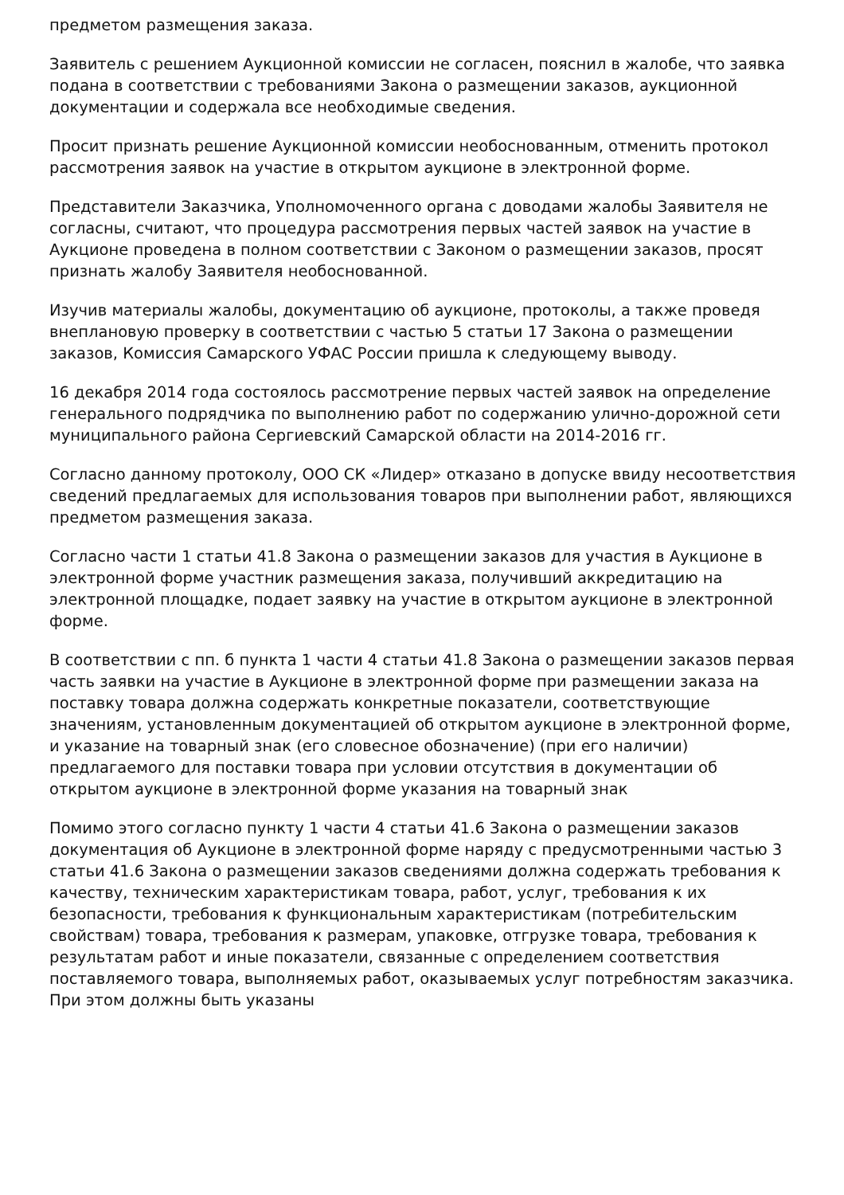предметом размещения заказа.
Заявитель с решением Аукционной комиссии не согласен, пояснил в жалобе, что заявка подана в соответствии с требованиями Закона о размещении заказов, аукционной документации и содержала все необходимые сведения.
Просит признать решение Аукционной комиссии необоснованным, отменить протокол рассмотрения заявок на участие в открытом аукционе в электронной форме.
Представители Заказчика, Уполномоченного органа с доводами жалобы Заявителя не согласны, считают, что процедура рассмотрения первых частей заявок на участие в Аукционе проведена в полном соответствии с Законом о размещении заказов, просят признать жалобу Заявителя необоснованной.
Изучив материалы жалобы, документацию об аукционе, протоколы, а также проведя внеплановую проверку в соответствии с частью 5 статьи 17 Закона о размещении заказов, Комиссия Самарского УФАС России пришла к следующему выводу.
16 декабря 2014 года состоялось рассмотрение первых частей заявок на определение генерального подрядчика по выполнению работ по содержанию улично-дорожной сети муниципального района Сергиевский Самарской области на 2014-2016 гг.
Согласно данному протоколу, ООО СК «Лидер» отказано в допуске ввиду несоответствия сведений предлагаемых для использования товаров при выполнении работ, являющихся предметом размещения заказа.
Согласно части 1 статьи 41.8 Закона о размещении заказов для участия в Аукционе в электронной форме участник размещения заказа, получивший аккредитацию на электронной площадке, подает заявку на участие в открытом аукционе в электронной форме.
В соответствии с пп. б пункта 1 части 4 статьи 41.8 Закона о размещении заказов первая часть заявки на участие в Аукционе в электронной форме при размещении заказа на поставку товара должна содержать конкретные показатели, соответствующие значениям, установленным документацией об открытом аукционе в электронной форме, и указание на товарный знак (его словесное обозначение) (при его наличии) предлагаемого для поставки товара при условии отсутствия в документации об открытом аукционе в электронной форме указания на товарный знак
Помимо этого согласно пункту 1 части 4 статьи 41.6 Закона о размещении заказов документация об Аукционе в электронной форме наряду с предусмотренными частью 3 статьи 41.6 Закона о размещении заказов сведениями должна содержать требования к качеству, техническим характеристикам товара, работ, услуг, требования к их безопасности, требования к функциональным характеристикам (потребительским свойствам) товара, требования к размерам, упаковке, отгрузке товара, требования к результатам работ и иные показатели, связанные с определением соответствия поставляемого товара, выполняемых работ, оказываемых услуг потребностям заказчика. При этом должны быть указаны